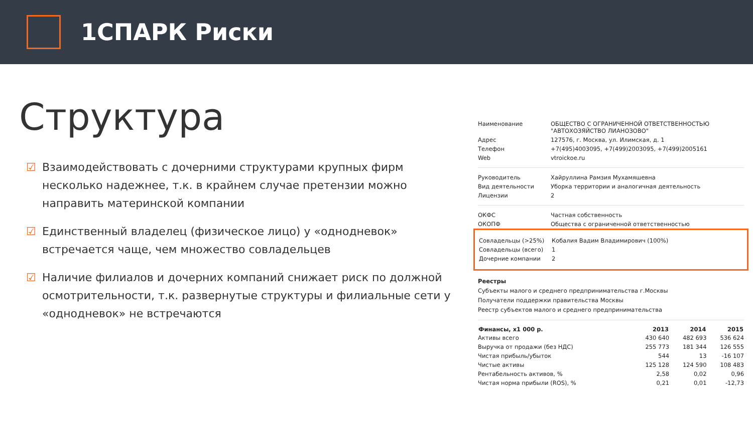1СПАРК Риски
Структура
☑ Взаимодействовать с дочерними структурами крупных фирм несколько надежнее, т.к. в крайнем случае претензии можно направить материнской компании
☑ Единственный владелец (физическое лицо) у «однодневок» встречается чаще, чем множество совладельцев
☑ Наличие филиалов и дочерних компаний снижает риск по должной осмотрительности, т.к. развернутые структуры и филиальные сети у «однодневок» не встречаются
| Наименование | ОБЩЕСТВО С ОГРАНИЧЕННОЙ ОТВЕТСТВЕННОСТЬЮ "АВТОХОЗЯЙСТВО ЛИАНОЗОВО" |
| Адрес | 127576, г. Москва, ул. Илимская, д. 1 |
| Телефон | +7(495)4003095, +7(499)2003095, +7(499)2005161 |
| Web | vtroickoe.ru |
| Руководитель | Хайруллина Рамзия Мухамяшевна |
| Вид деятельности | Уборка территории и аналогичная деятельность |
| Лицензии | 2 |
| ОКФС | Частная собственность |
| ОКОПФ | Общества с ограниченной ответственностью |
| Совладельцы (>25%) | Кобалия Вадим Владимирович (100%) |
| Совладельцы (всего) | 1 |
| Дочерние компании | 2 |
Реестры
Субъекты малого и среднего предпринимательства г.Москвы
Получатели поддержки правительства Москвы
Реестр субъектов малого и среднего предпринимательства
| Финансы, x1 000 р. | 2013 | 2014 | 2015 |
| --- | --- | --- | --- |
| Активы всего | 430 640 | 482 693 | 536 624 |
| Выручка от продажи (без НДС) | 255 773 | 181 344 | 126 555 |
| Чистая прибыль/убыток | 544 | 13 | -16 107 |
| Чистые активы | 125 128 | 124 590 | 108 483 |
| Рентабельность активов, % | 2,58 | 0,02 | 0,96 |
| Чистая норма прибыли (ROS), % | 0,21 | 0,01 | -12,73 |